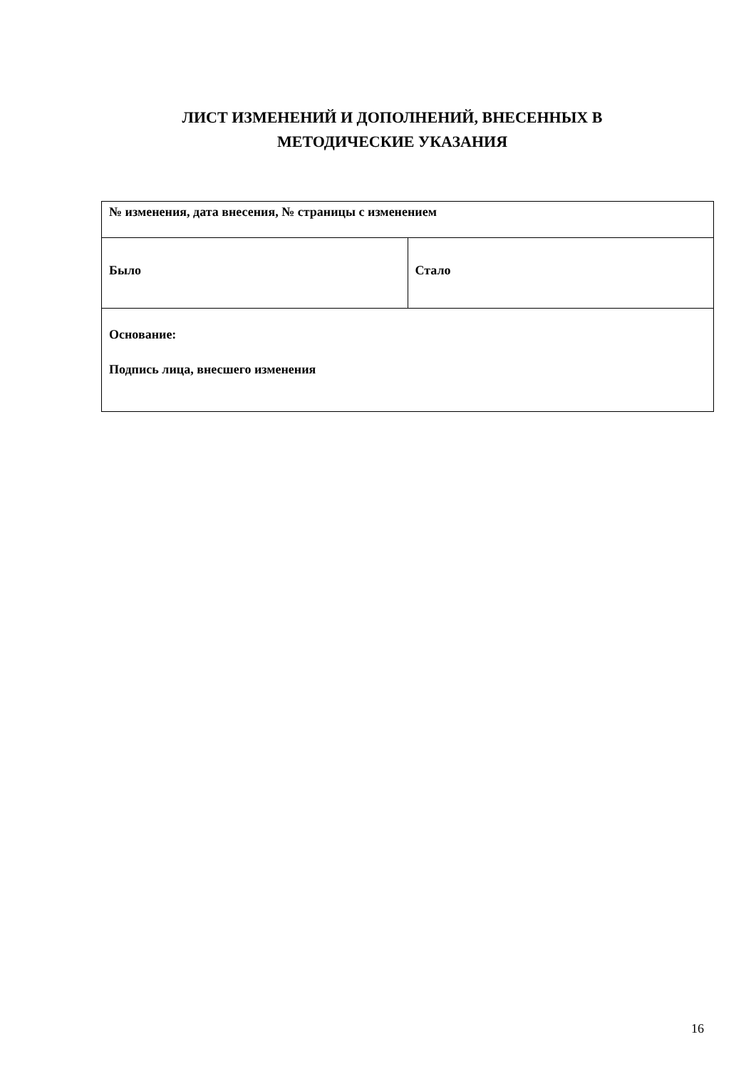ЛИСТ ИЗМЕНЕНИЙ И ДОПОЛНЕНИЙ, ВНЕСЕННЫХ В
МЕТОДИЧЕСКИЕ УКАЗАНИЯ
| № изменения, дата внесения, № страницы с изменением | |
| Было | Стало |
| Основание: Подпись лица, внесшего изменения | |
16